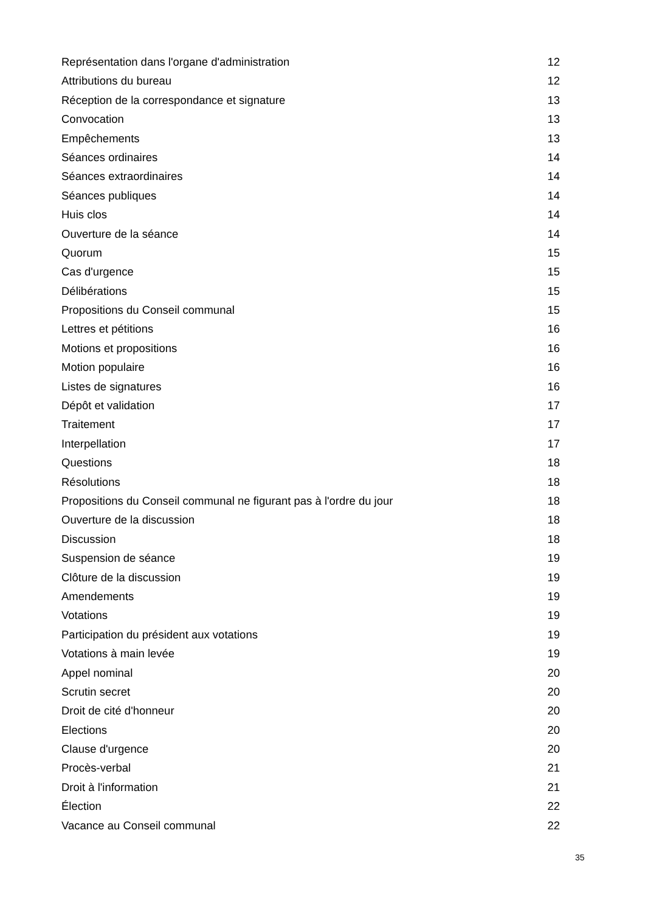Représentation dans l'organe d'administration 12
Attributions du bureau 12
Réception de la correspondance et signature 13
Convocation 13
Empêchements 13
Séances ordinaires 14
Séances extraordinaires 14
Séances publiques 14
Huis clos 14
Ouverture de la séance 14
Quorum 15
Cas d'urgence 15
Délibérations 15
Propositions du Conseil communal 15
Lettres et pétitions 16
Motions et propositions 16
Motion populaire 16
Listes de signatures 16
Dépôt et validation 17
Traitement 17
Interpellation 17
Questions 18
Résolutions 18
Propositions du Conseil communal ne figurant pas à l'ordre du jour 18
Ouverture de la discussion 18
Discussion 18
Suspension de séance 19
Clôture de la discussion 19
Amendements 19
Votations 19
Participation du président aux votations 19
Votations à main levée 19
Appel nominal 20
Scrutin secret 20
Droit de cité d'honneur 20
Elections 20
Clause d'urgence 20
Procès-verbal 21
Droit à l'information 21
Élection 22
Vacance au Conseil communal 22
35